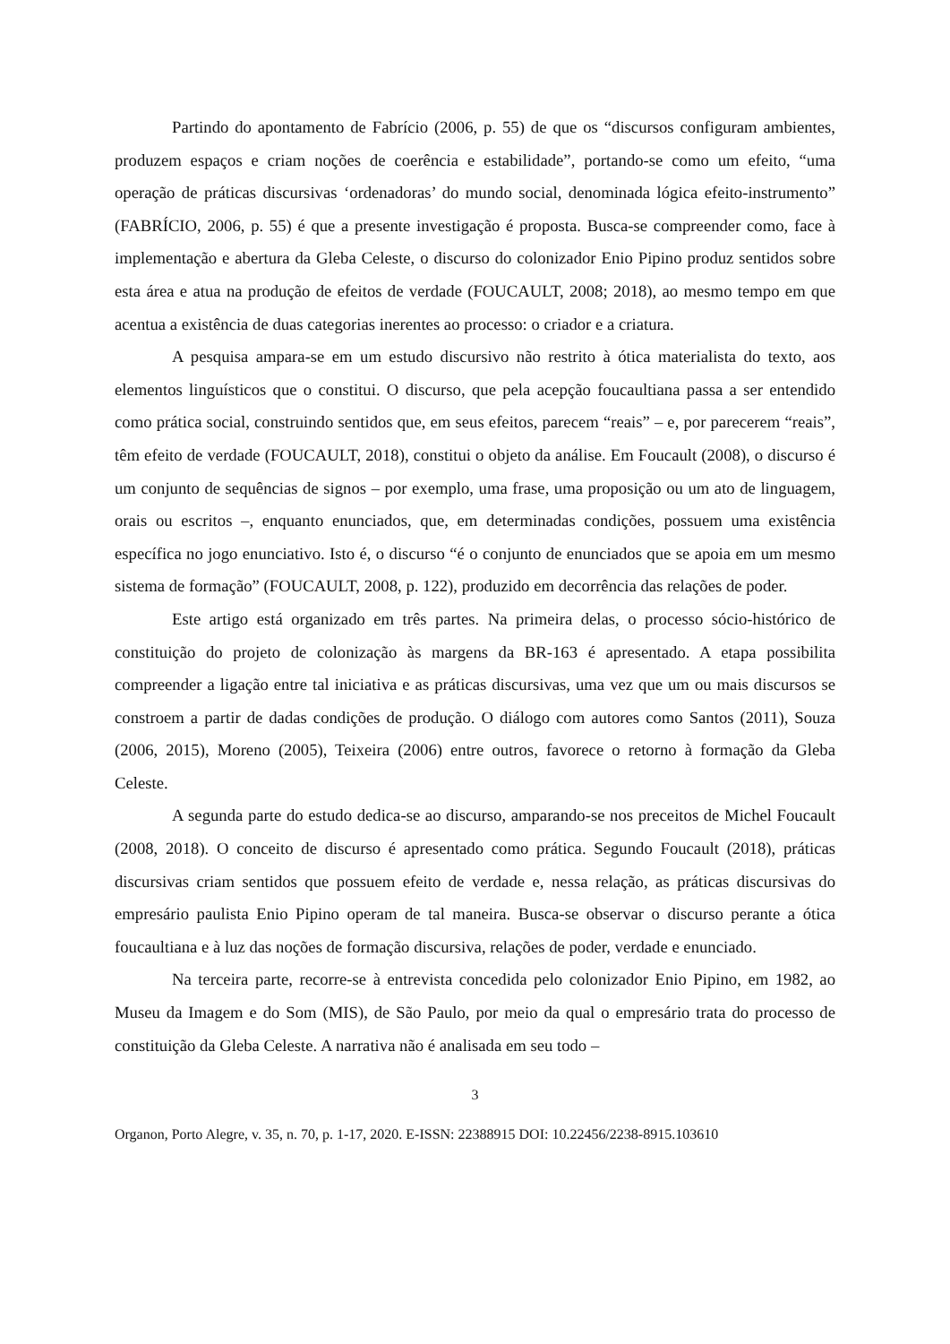Partindo do apontamento de Fabrício (2006, p. 55) de que os “discursos configuram ambientes, produzem espaços e criam noções de coerência e estabilidade”, portando-se como um efeito, “uma operação de práticas discursivas ‘ordenadoras’ do mundo social, denominada lógica efeito-instrumento” (FABRÍCIO, 2006, p. 55) é que a presente investigação é proposta. Busca-se compreender como, face à implementação e abertura da Gleba Celeste, o discurso do colonizador Enio Pipino produz sentidos sobre esta área e atua na produção de efeitos de verdade (FOUCAULT, 2008; 2018), ao mesmo tempo em que acentua a existência de duas categorias inerentes ao processo: o criador e a criatura.
A pesquisa ampara-se em um estudo discursivo não restrito à ótica materialista do texto, aos elementos linguísticos que o constitui. O discurso, que pela acepção foucaultiana passa a ser entendido como prática social, construindo sentidos que, em seus efeitos, parecem “reais” – e, por parecerem “reais”, têm efeito de verdade (FOUCAULT, 2018), constitui o objeto da análise. Em Foucault (2008), o discurso é um conjunto de sequências de signos – por exemplo, uma frase, uma proposição ou um ato de linguagem, orais ou escritos –, enquanto enunciados, que, em determinadas condições, possuem uma existência específica no jogo enunciativo. Isto é, o discurso “é o conjunto de enunciados que se apoia em um mesmo sistema de formação” (FOUCAULT, 2008, p. 122), produzido em decorrência das relações de poder.
Este artigo está organizado em três partes. Na primeira delas, o processo sócio-histórico de constituição do projeto de colonização às margens da BR-163 é apresentado. A etapa possibilita compreender a ligação entre tal iniciativa e as práticas discursivas, uma vez que um ou mais discursos se constroem a partir de dadas condições de produção. O diálogo com autores como Santos (2011), Souza (2006, 2015), Moreno (2005), Teixeira (2006) entre outros, favorece o retorno à formação da Gleba Celeste.
A segunda parte do estudo dedica-se ao discurso, amparando-se nos preceitos de Michel Foucault (2008, 2018). O conceito de discurso é apresentado como prática. Segundo Foucault (2018), práticas discursivas criam sentidos que possuem efeito de verdade e, nessa relação, as práticas discursivas do empresário paulista Enio Pipino operam de tal maneira. Busca-se observar o discurso perante a ótica foucaultiana e à luz das noções de formação discursiva, relações de poder, verdade e enunciado.
Na terceira parte, recorre-se à entrevista concedida pelo colonizador Enio Pipino, em 1982, ao Museu da Imagem e do Som (MIS), de São Paulo, por meio da qual o empresário trata do processo de constituição da Gleba Celeste. A narrativa não é analisada em seu todo –
3
Organon, Porto Alegre, v. 35, n. 70, p. 1-17, 2020. E-ISSN: 22388915 DOI: 10.22456/2238-8915.103610